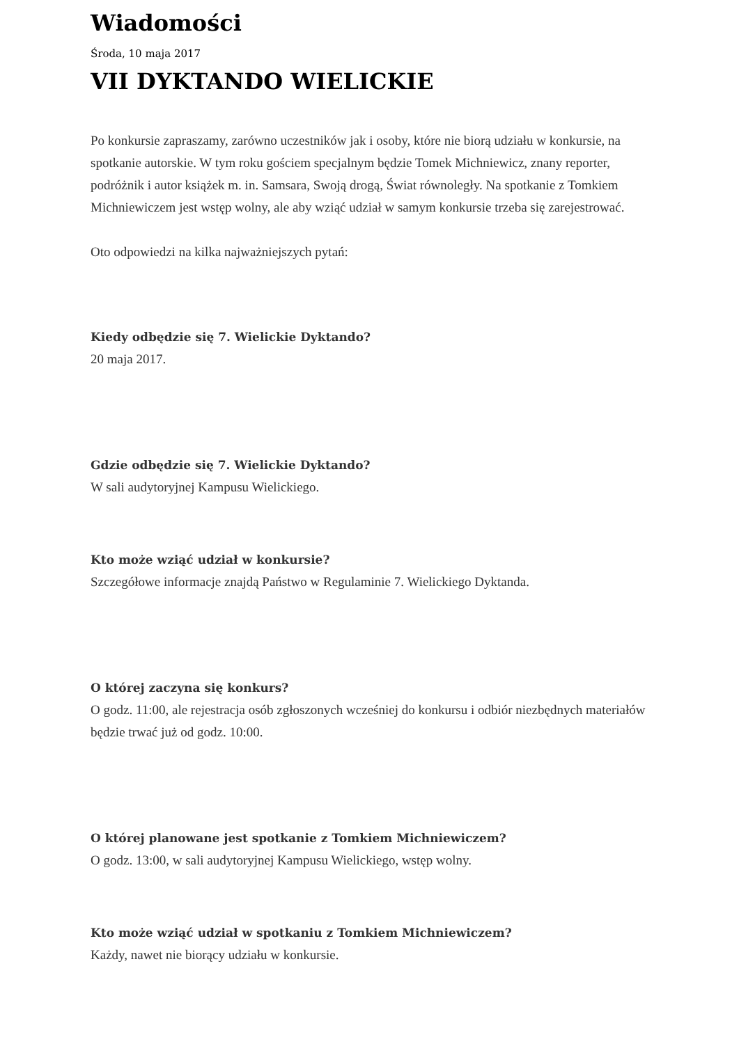Wiadomości
Środa, 10 maja 2017
VII DYKTANDO WIELICKIE
Po konkursie zapraszamy, zarówno uczestników jak i osoby, które nie biorą udziału w konkursie, na spotkanie autorskie. W tym roku gościem specjalnym będzie Tomek Michniewicz, znany reporter, podróżnik i autor książek m. in. Samsara, Swoją drogą, Świat równoległy. Na spotkanie z Tomkiem Michniewiczem jest wstęp wolny, ale aby wziąć udział w samym konkursie trzeba się zarejestrować.
Oto odpowiedzi na kilka najważniejszych pytań:
Kiedy odbędzie się 7. Wielickie Dyktando?
20 maja 2017.
Gdzie odbędzie się 7. Wielickie Dyktando?
W sali audytoryjnej Kampusu Wielickiego.
Kto może wziąć udział w konkursie?
Szczegółowe informacje znajdą Państwo w Regulaminie 7. Wielickiego Dyktanda.
O której zaczyna się konkurs?
O godz. 11:00, ale rejestracja osób zgłoszonych wcześniej do konkursu i odbiór niezbędnych materiałów będzie trwać już od godz. 10:00.
O której planowane jest spotkanie z Tomkiem Michniewiczem?
O godz. 13:00, w sali audytoryjnej Kampusu Wielickiego, wstęp wolny.
Kto może wziąć udział w spotkaniu z Tomkiem Michniewiczem?
Każdy, nawet nie biorący udziału w konkursie.